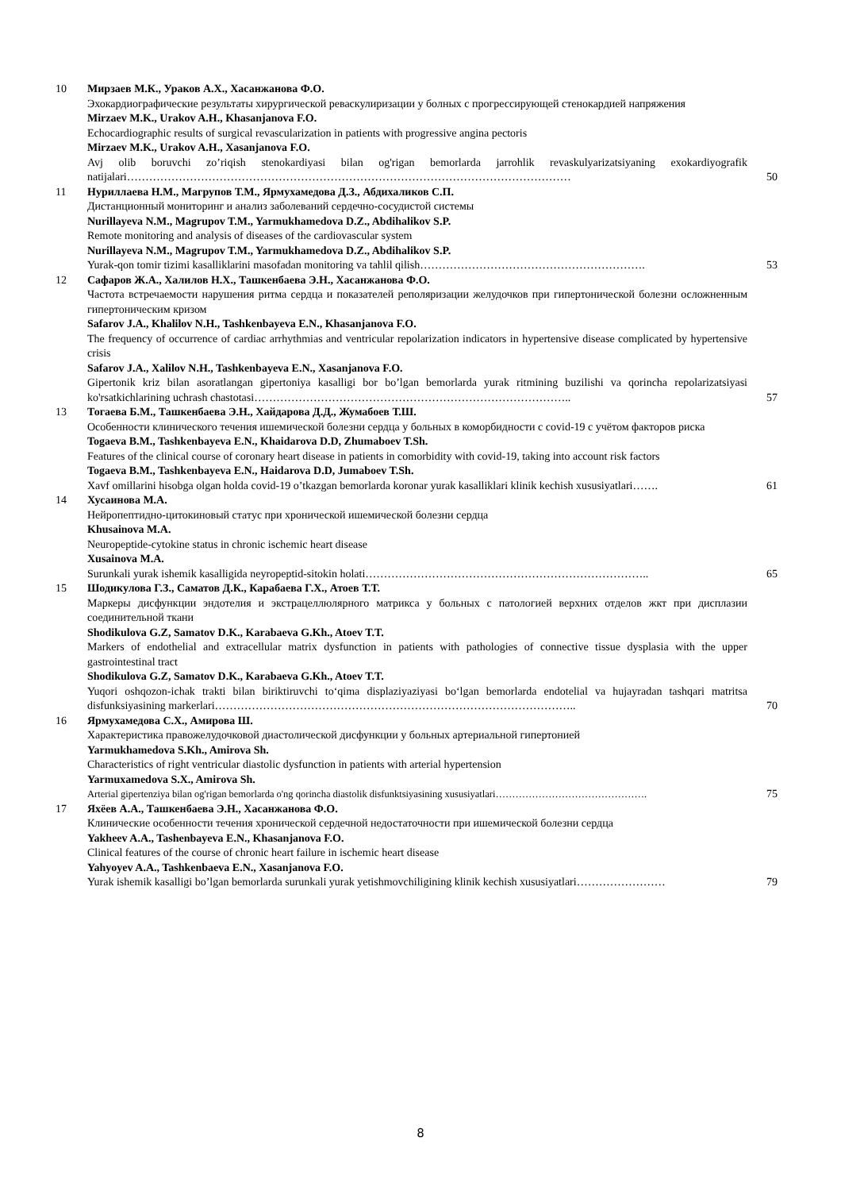10 Мирзаев М.К., Ураков А.Х., Хасанжанова Ф.О.
Эхокардиографические результаты хирургической реваскулиризации у болных с прогрессирующей стенокардией напряжения
Mirzaev M.K., Urakov A.H., Khasanjanova F.O.
Echocardiographic results of surgical revascularization in patients with progressive angina pectoris
Mirzaev M.K., Urakov A.H., Xasanjanova F.O.
Avj olib boruvchi zo’riqish stenokardiyasi bilan og'rigan bemorlarda jarrohlik revaskulyarizatsiyaning exokardiyografik natijalari…………………………………………………………………………………………………………
50
11 Нуриллаева Н.М., Магрупов Т.М., Ярмухамедова Д.З., Абдихаликов С.П.
Дистанционный мониторинг и анализ заболеваний сердечно-сосудистой системы
Nurillayeva N.M., Magrupov T.M., Yarmukhamedova D.Z., Abdihalikov S.P.
Remote monitoring and analysis of diseases of the cardiovascular system
Nurillayeva N.M., Magrupov T.M., Yarmukhamedova D.Z., Abdihalikov S.P.
Yurak-qon tomir tizimi kasalliklarini masofadan monitoring va tahlil qilish…………………………………………………….
53
12 Сафаров Ж.А., Халилов Н.Х., Ташкенбаева Э.Н., Хасанжанова Ф.О.
Частота встречаемости нарушения ритма сердца и показателей реполяризации желудочков при гипертонической болезни осложненным гипертоническим кризом
Safarov J.A., Khalilov N.H., Tashkenbayeva E.N., Khasanjanova F.O.
The frequency of occurrence of cardiac arrhythmias and ventricular repolarization indicators in hypertensive disease complicated by hypertensive crisis
Safarov J.A., Xalilov N.H., Tashkenbayeva E.N., Xasanjanova F.O.
Gipertonik kriz bilan asoratlangan gipertoniya kasalligi bor bo’lgan bemorlarda yurak ritmining buzilishi va qorincha repolarizatsiyasi ko'rsatkichlarining uchrash chastotasi…………………………………………………………………………..
57
13 Тогаева Б.М., Ташкенбаева Э.Н., Хайдарова Д.Д., Жумабоев Т.Ш.
Особенности клинического течения ишемической болезни сердца у больных в коморбидности с covid-19 с учётом факторов риска
Togaeva B.M., Tashkenbayeva E.N., Khaidarova D.D, Zhumaboev T.Sh.
Features of the clinical course of coronary heart disease in patients in comorbidity with covid-19, taking into account risk factors
Togaeva B.M., Tashkenbayeva E.N., Haidarova D.D, Jumaboev T.Sh.
Xavf omillarini hisobga olgan holda covid-19 o’tkazgan bemorlarda koronar yurak kasalliklari klinik kechish xususiyatlari…….
61
14 Хусаинова М.А.
Нейропептидно-цитокиновый статус при хронической ишемической болезни сердца
Khusainova M.A.
Neuropeptide-cytokine status in chronic ischemic heart disease
Xusainova M.A.
Surunkali yurak ishemik kasalligida neyropeptid-sitokin holati…………………………………………………………………..
65
15 Шодикулова Г.З., Саматов Д.К., Карабаева Г.Х., Атоев Т.Т.
Маркеры дисфункции эндотелия и экстрацеллюлярного матрикса у больных с патологией верхних отделов жкт при дисплазии соединительной ткани
Shodikulova G.Z, Samatov D.K., Karabaeva G.Kh., Atoev T.T.
Markers of endothelial and extracellular matrix dysfunction in patients with pathologies of connective tissue dysplasia with the upper gastrointestinal tract
Shodikulova G.Z, Samatov D.K., Karabaeva G.Kh., Atoev T.T.
Yuqori oshqozon-ichak trakti bilan biriktiruvchi to‘qima displaziyaziyasi bo‘lgan bemorlarda endotelial va hujayradan tashqari matritsa disfunksiyasining markerlari……………………………………………………………………………………..
70
16 Ярмухамедова С.Х., Амирова Ш.
Характеристика правожелудочковой диастолической дисфункции у больных артериальной гипертонией
Yarmukhamedova S.Kh., Amirova Sh.
Characteristics of right ventricular diastolic dysfunction in patients with arterial hypertension
Yarmuxamedova S.X., Amirova Sh.
Arterial gipertenziya bilan og'rigan bemorlarda o'ng qorincha diastolik disfunktsiyasining xususiyatlari……………………………………….
75
17 Яхёев А.А., Ташкенбаева Э.Н., Хасанжанова Ф.О.
Клинические особенности течения хронической сердечной недостаточности при ишемической болезни сердца
Yakheev A.A., Tashenbayeva E.N., Khasanjanova F.O.
Clinical features of the course of chronic heart failure in ischemic heart disease
Yahyoyev A.A., Tashkenbaeva E.N., Xasanjanova F.O.
Yurak ishemik kasalligi bo’lgan bemorlarda surunkali yurak yetishmovchiligining klinik kechish xususiyatlari……………………
79
8